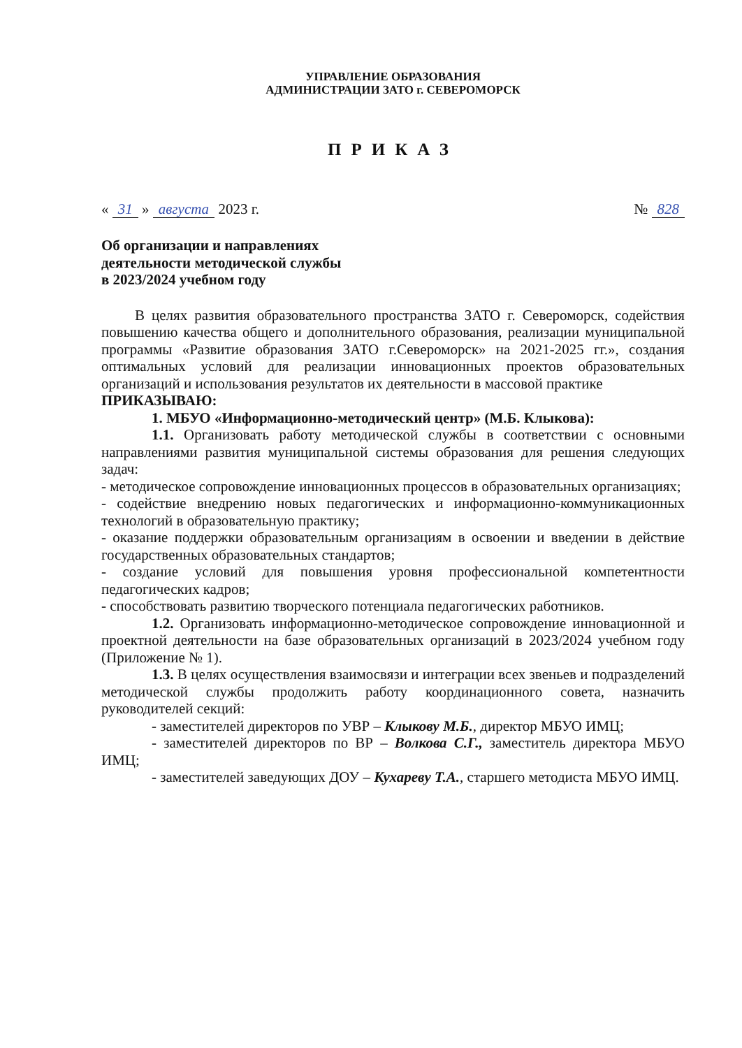УПРАВЛЕНИЕ ОБРАЗОВАНИЯ
АДМИНИСТРАЦИИ ЗАТО г. СЕВЕРОМОРСК
ПРИКАЗ
« 31 » августа 2023 г. № 828
Об организации и направлениях
деятельности методической службы
в 2023/2024 учебном году
В целях развития образовательного пространства ЗАТО г. Североморск, содействия повышению качества общего и дополнительного образования, реализации муниципальной программы «Развитие образования ЗАТО г.Североморск» на 2021-2025 гг.», создания оптимальных условий для реализации инновационных проектов образовательных организаций и использования результатов их деятельности в массовой практике
ПРИКАЗЫВАЮ:
1. МБУО «Информационно-методический центр» (М.Б. Клыкова):
1.1. Организовать работу методической службы в соответствии с основными направлениями развития муниципальной системы образования для решения следующих задач:
- методическое сопровождение инновационных процессов в образовательных организациях;
- содействие внедрению новых педагогических и информационно-коммуникационных технологий в образовательную практику;
- оказание поддержки образовательным организациям в освоении и введении в действие государственных образовательных стандартов;
- создание условий для повышения уровня профессиональной компетентности педагогических кадров;
- способствовать развитию творческого потенциала педагогических работников.
1.2. Организовать информационно-методическое сопровождение инновационной и проектной деятельности на базе образовательных организаций в 2023/2024 учебном году (Приложение № 1).
1.3. В целях осуществления взаимосвязи и интеграции всех звеньев и подразделений методической службы продолжить работу координационного совета, назначить руководителей секций:
- заместителей директоров по УВР – Клыкову М.Б., директор МБУО ИМЦ;
- заместителей директоров по ВР – Волкова С.Г., заместитель директора МБУО ИМЦ;
- заместителей заведующих ДОУ – Кухареву Т.А., старшего методиста МБУО ИМЦ.